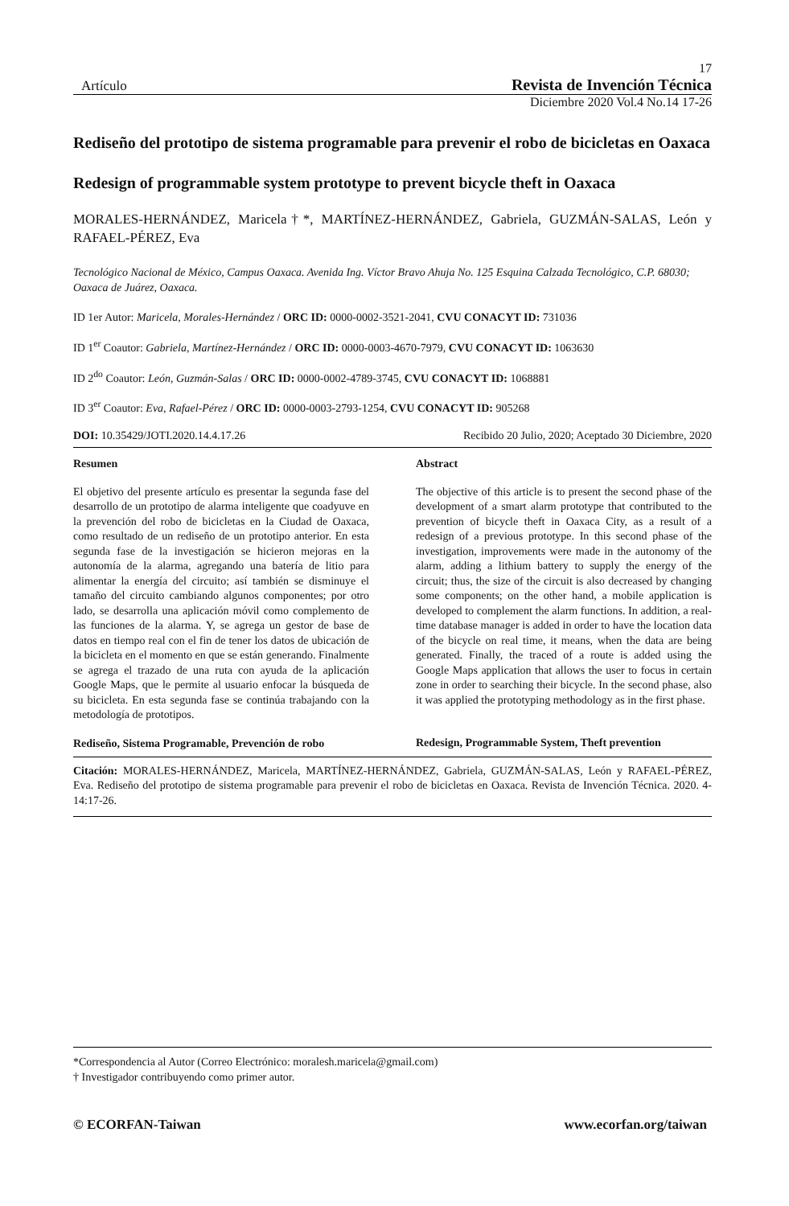17
Artículo Revista de Invención Técnica
Diciembre 2020 Vol.4 No.14 17-26
Rediseño del prototipo de sistema programable para prevenir el robo de bicicletas en Oaxaca
Redesign of programmable system prototype to prevent bicycle theft in Oaxaca
MORALES-HERNÁNDEZ, Maricela†*, MARTÍNEZ-HERNÁNDEZ, Gabriela, GUZMÁN-SALAS, León y RAFAEL-PÉREZ, Eva
Tecnológico Nacional de México, Campus Oaxaca. Avenida Ing. Víctor Bravo Ahuja No. 125 Esquina Calzada Tecnológico, C.P. 68030; Oaxaca de Juárez, Oaxaca.
ID 1er Autor: Maricela, Morales-Hernández / ORC ID: 0000-0002-3521-2041, CVU CONACYT ID: 731036
ID 1<sup>er</sup> Coautor: Gabriela, Martínez-Hernández / ORC ID: 0000-0003-4670-7979, CVU CONACYT ID: 1063630
ID 2<sup>do</sup> Coautor: León, Guzmán-Salas / ORC ID: 0000-0002-4789-3745, CVU CONACYT ID: 1068881
ID 3<sup>er</sup> Coautor: Eva, Rafael-Pérez / ORC ID: 0000-0003-2793-1254, CVU CONACYT ID: 905268
DOI: 10.35429/JOTI.2020.14.4.17.26 Recibido 20 Julio, 2020; Aceptado 30 Diciembre, 2020
Resumen
El objetivo del presente artículo es presentar la segunda fase del desarrollo de un prototipo de alarma inteligente que coadyuve en la prevención del robo de bicicletas en la Ciudad de Oaxaca, como resultado de un rediseño de un prototipo anterior. En esta segunda fase de la investigación se hicieron mejoras en la autonomía de la alarma, agregando una batería de litio para alimentar la energía del circuito; así también se disminuye el tamaño del circuito cambiando algunos componentes; por otro lado, se desarrolla una aplicación móvil como complemento de las funciones de la alarma. Y, se agrega un gestor de base de datos en tiempo real con el fin de tener los datos de ubicación de la bicicleta en el momento en que se están generando. Finalmente se agrega el trazado de una ruta con ayuda de la aplicación Google Maps, que le permite al usuario enfocar la búsqueda de su bicicleta. En esta segunda fase se continúa trabajando con la metodología de prototipos.
Rediseño, Sistema Programable, Prevención de robo
Abstract
The objective of this article is to present the second phase of the development of a smart alarm prototype that contributed to the prevention of bicycle theft in Oaxaca City, as a result of a redesign of a previous prototype. In this second phase of the investigation, improvements were made in the autonomy of the alarm, adding a lithium battery to supply the energy of the circuit; thus, the size of the circuit is also decreased by changing some components; on the other hand, a mobile application is developed to complement the alarm functions. In addition, a real-time database manager is added in order to have the location data of the bicycle on real time, it means, when the data are being generated. Finally, the traced of a route is added using the Google Maps application that allows the user to focus in certain zone in order to searching their bicycle. In the second phase, also it was applied the prototyping methodology as in the first phase.
Redesign, Programmable System, Theft prevention
Citación: MORALES-HERNÁNDEZ, Maricela, MARTÍNEZ-HERNÁNDEZ, Gabriela, GUZMÁN-SALAS, León y RAFAEL-PÉREZ, Eva. Rediseño del prototipo de sistema programable para prevenir el robo de bicicletas en Oaxaca. Revista de Invención Técnica. 2020. 4-14:17-26.
*Correspondencia al Autor (Correo Electrónico: moralesh.maricela@gmail.com)
† Investigador contribuyendo como primer autor.
© ECORFAN-Taiwan www.ecorfan.org/taiwan